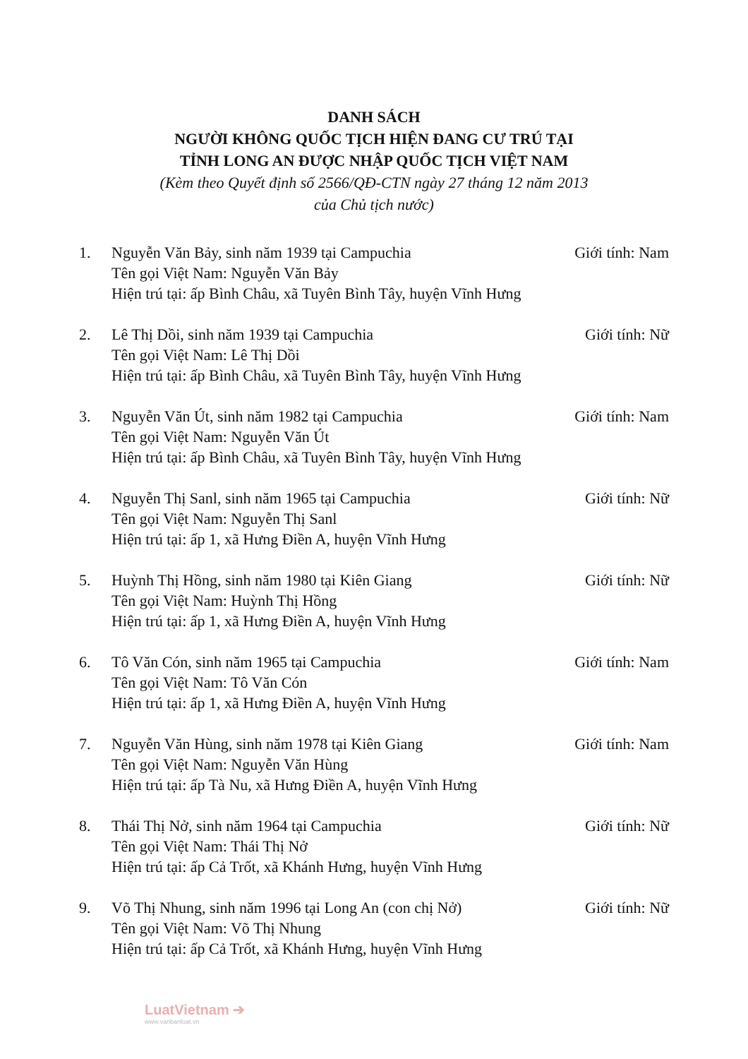DANH SÁCH
NGƯỜI KHÔNG QUỐC TỊCH HIỆN ĐANG CƯ TRÚ TẠI
TỈNH LONG AN ĐƯỢC NHẬP QUỐC TỊCH VIỆT NAM
(Kèm theo Quyết định số 2566/QĐ-CTN ngày 27 tháng 12 năm 2013
của Chủ tịch nước)
1. Nguyễn Văn Bảy, sinh năm 1939 tại Campuchia Giới tính: Nam
Tên gọi Việt Nam: Nguyễn Văn Bảy
Hiện trú tại: ấp Bình Châu, xã Tuyên Bình Tây, huyện Vĩnh Hưng
2. Lê Thị Dồi, sinh năm 1939 tại Campuchia Giới tính: Nữ
Tên gọi Việt Nam: Lê Thị Dồi
Hiện trú tại: ấp Bình Châu, xã Tuyên Bình Tây, huyện Vĩnh Hưng
3. Nguyễn Văn Út, sinh năm 1982 tại Campuchia Giới tính: Nam
Tên gọi Việt Nam: Nguyễn Văn Út
Hiện trú tại: ấp Bình Châu, xã Tuyên Bình Tây, huyện Vĩnh Hưng
4. Nguyễn Thị Sanl, sinh năm 1965 tại Campuchia Giới tính: Nữ
Tên gọi Việt Nam: Nguyễn Thị Sanl
Hiện trú tại: ấp 1, xã Hưng Điền A, huyện Vĩnh Hưng
5. Huỳnh Thị Hồng, sinh năm 1980 tại Kiên Giang Giới tính: Nữ
Tên gọi Việt Nam: Huỳnh Thị Hồng
Hiện trú tại: ấp 1, xã Hưng Điền A, huyện Vĩnh Hưng
6. Tô Văn Cón, sinh năm 1965 tại Campuchia Giới tính: Nam
Tên gọi Việt Nam: Tô Văn Cón
Hiện trú tại: ấp 1, xã Hưng Điền A, huyện Vĩnh Hưng
7. Nguyễn Văn Hùng, sinh năm 1978 tại Kiên Giang Giới tính: Nam
Tên gọi Việt Nam: Nguyễn Văn Hùng
Hiện trú tại: ấp Tà Nu, xã Hưng Điền A, huyện Vĩnh Hưng
8. Thái Thị Nở, sinh năm 1964 tại Campuchia Giới tính: Nữ
Tên gọi Việt Nam: Thái Thị Nở
Hiện trú tại: ấp Cả Trốt, xã Khánh Hưng, huyện Vĩnh Hưng
9. Võ Thị Nhung, sinh năm 1996 tại Long An (con chị Nở) Giới tính: Nữ
Tên gọi Việt Nam: Võ Thị Nhung
Hiện trú tại: ấp Cả Trốt, xã Khánh Hưng, huyện Vĩnh Hưng
LuatVietnam ➔
www.vanbanluat.vn